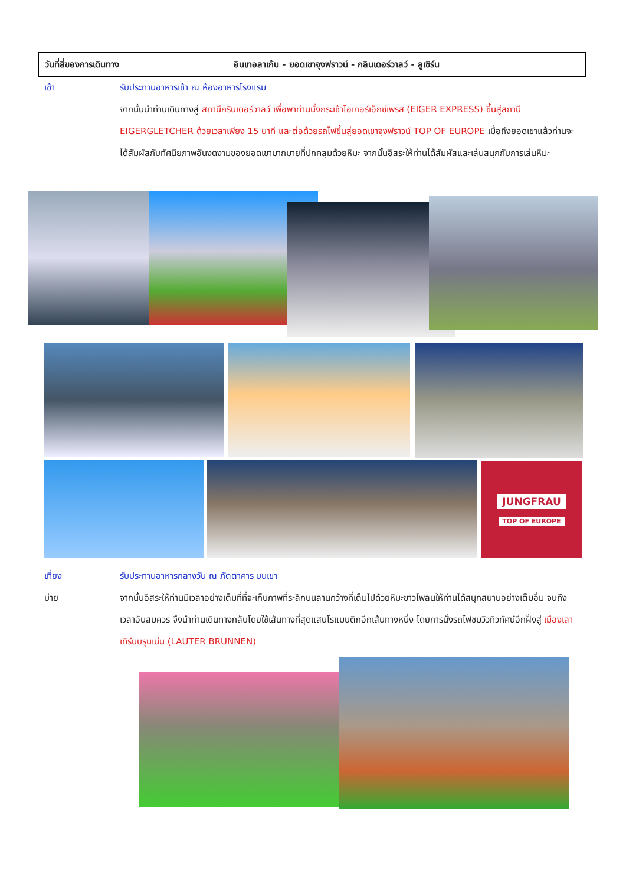วันที่สี่ของการเดินทาง อินเทอลาเก้น - ยอดเขาจุงฟราวน์ - กลินเดอร์วาลว์ - ลูเซิร์น
เช้า รับประทานอาหารเช้า ณ ห้องอาหารโรงแรม
จากนั้นนำท่านเดินทางสู่ สถานีกรินเดอร์วาลว์ เพื่อพาท่านนั่งกระเช้าไอเกอร์เอ็กซ์เพรส (EIGER EXPRESS) ขึ้นสู่สถานี EIGERGLETCHER ด้วยเวลาเพียง 15 นาที และต่อด้วยรถไฟขึ้นสู่ยอดเขาจุงฟราวน์ TOP OF EUROPE เมื่อถึงยอดเขาแล้วท่านจะได้สัมผัสกับทัศนียภาพอันงดงามของยอดเขามากมายที่ปกคลุมด้วยหิมะ จากนั้นอิสระให้ท่านได้สัมผัสและเล่นสนุกกับการเล่นหิมะ
JUNGFRAU
TOP OF EUROPE
เที่ยง รับประทานอาหารกลางวัน ณ ภัตตาคาร บนเขา
บ่าย จากนั้นอิสระให้ท่านมีเวลาอย่างเต็มที่ที่จะเก็บภาพที่ระลึกบนลานกว้างที่เต็มไปด้วยหิมะขาวโพลนให้ท่านได้สนุกสนานอย่างเต็มอิ่ม จนถึงเวลาอันสมควร จึงนำท่านเดินทางกลับโดยใช้เส้นทางที่สุดแสนโรแมนติกอีกเส้นทางหนึ่ง โดยการนั่งรถไฟชมวิวทิวทัศน์อีกฝั่งสู่ เมืองเลาเทิร์นบรุนเน่น (LAUTER BRUNNEN)